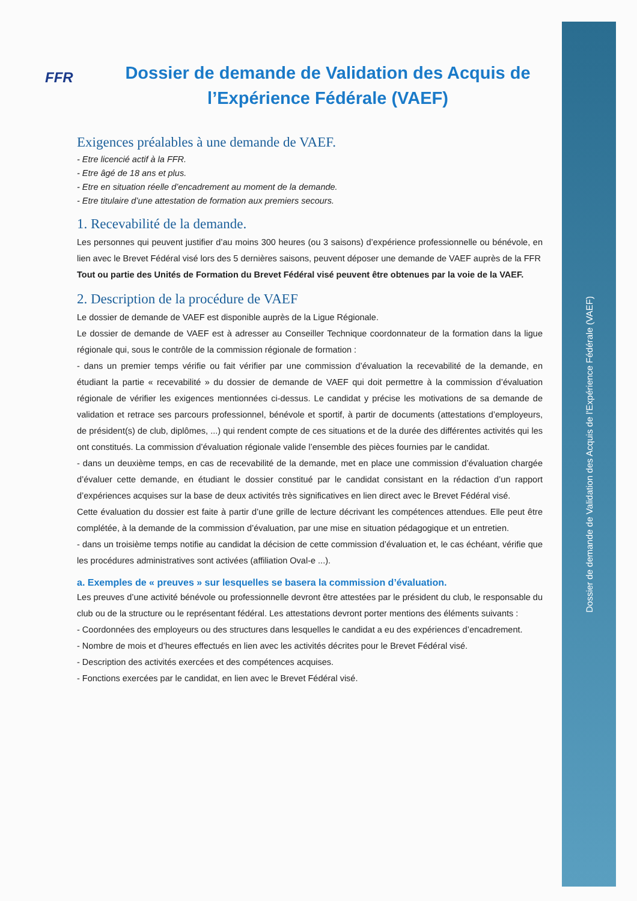Dossier de demande de Validation des Acquis de l'Expérience Fédérale (VAEF)
FFR
Dossier de demande de Validation des Acquis de l’Expérience Fédérale (VAEF)
Exigences préalables à une demande de VAEF.
- Etre licencié actif à la FFR.
- Etre âgé de 18 ans et plus.
- Etre en situation réelle d’encadrement au moment de la demande.
- Etre titulaire d’une attestation de formation aux premiers secours.
1. Recevabilité de la demande.
Les personnes qui peuvent justifier d’au moins 300 heures (ou 3 saisons) d’expérience professionnelle ou bénévole, en lien avec le Brevet Fédéral visé lors des 5 dernières saisons, peuvent déposer une demande de VAEF auprès de la FFR
Tout ou partie des Unités de Formation du Brevet Fédéral visé peuvent être obtenues par la voie de la VAEF.
2. Description de la procédure de VAEF
Le dossier de demande de VAEF est disponible auprès de la Ligue Régionale.
Le dossier de demande de VAEF est à adresser au Conseiller Technique coordonnateur de la formation dans la ligue régionale qui, sous le contrôle de la commission régionale de formation :
- dans un premier temps vérifie ou fait vérifier par une commission d’évaluation la recevabilité de la demande, en étudiant la partie « recevabilité » du dossier de demande de VAEF qui doit permettre à la commission d’évaluation régionale de vérifier les exigences mentionnées ci-dessus. Le candidat y précise les motivations de sa demande de validation et retrace ses parcours professionnel, bénévole et sportif, à partir de documents (attestations d’employeurs, de président(s) de club, diplômes, ...) qui rendent compte de ces situations et de la durée des différentes activités qui les ont constitués. La commission d’évaluation régionale valide l’ensemble des pièces fournies par le candidat.
- dans un deuxième temps, en cas de recevabilité de la demande, met en place une commission d’évaluation chargée d’évaluer cette demande, en étudiant le dossier constitué par le candidat consistant en la rédaction d’un rapport d’expériences acquises sur la base de deux activités très significatives en lien direct avec le Brevet Fédéral visé.
Cette évaluation du dossier est faite à partir d’une grille de lecture décrivant les compétences attendues. Elle peut être complétée, à la demande de la commission d’évaluation, par une mise en situation pédagogique et un entretien.
- dans un troisième temps notifie au candidat la décision de cette commission d’évaluation et, le cas échéant, vérifie que les procédures administratives sont activées (affiliation Oval-e ...).
a. Exemples de « preuves » sur lesquelles se basera la commission d’évaluation.
Les preuves d’une activité bénévole ou professionnelle devront être attestées par le président du club, le responsable du club ou de la structure ou le représentant fédéral. Les attestations devront porter mentions des éléments suivants :
- Coordonnées des employeurs ou des structures dans lesquelles le candidat a eu des expériences d’encadrement.
- Nombre de mois et d’heures effectués en lien avec les activités décrites pour le Brevet Fédéral visé.
- Description des activités exercées et des compétences acquises.
- Fonctions exercées par le candidat, en lien avec le Brevet Fédéral visé.